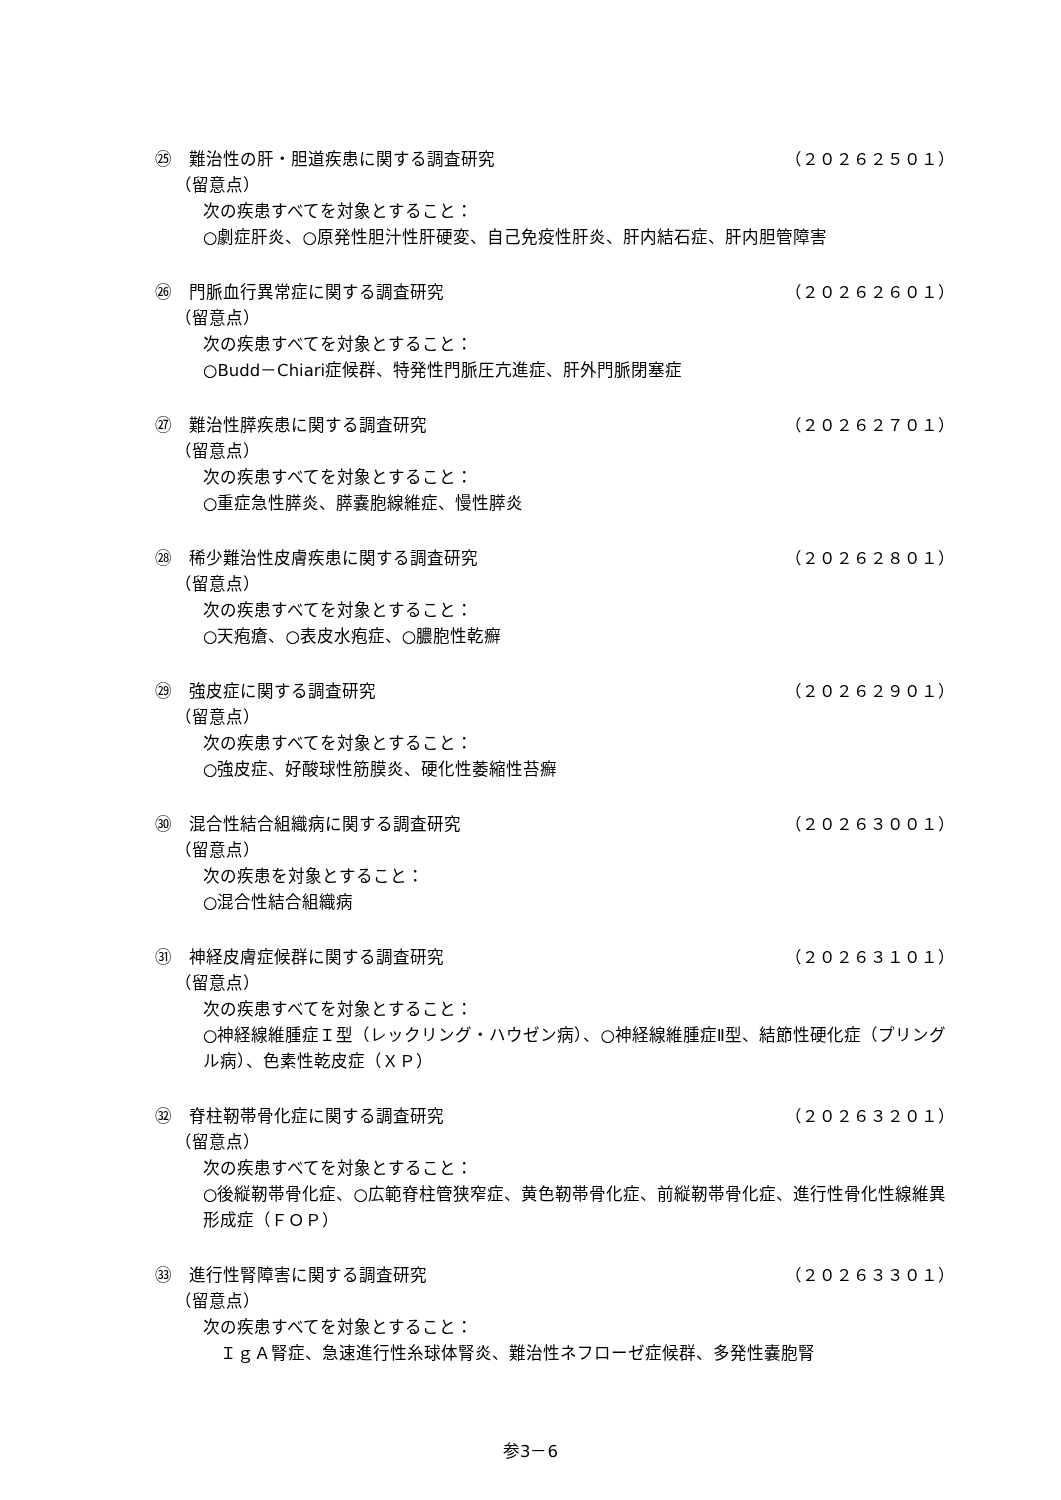㉕　難治性の肝・胆道疾患に関する調査研究 （２０２６２５０１）
（留意点）
次の疾患すべてを対象とすること：
○劇症肝炎、○原発性胆汁性肝硬変、自己免疫性肝炎、肝内結石症、肝内胆管障害
㉖　門脈血行異常症に関する調査研究 （２０２６２６０１）
（留意点）
次の疾患すべてを対象とすること：
○Budd－Chiari症候群、特発性門脈圧亢進症、肝外門脈閉塞症
㉗　難治性膵疾患に関する調査研究 （２０２６２７０１）
（留意点）
次の疾患すべてを対象とすること：
○重症急性膵炎、膵嚢胞線維症、慢性膵炎
㉘　稀少難治性皮膚疾患に関する調査研究 （２０２６２８０１）
（留意点）
次の疾患すべてを対象とすること：
○天疱瘡、○表皮水疱症、○膿胞性乾癬
㉙　強皮症に関する調査研究 （２０２６２９０１）
（留意点）
次の疾患すべてを対象とすること：
○強皮症、好酸球性筋膜炎、硬化性萎縮性苔癬
㉚　混合性結合組織病に関する調査研究 （２０２６３００１）
（留意点）
次の疾患を対象とすること：
○混合性結合組織病
㉛　神経皮膚症候群に関する調査研究 （２０２６３１０１）
（留意点）
次の疾患すべてを対象とすること：
○神経線維腫症Ｉ型（レックリング・ハウゼン病）、○神経線維腫症Ⅱ型、結節性硬化症（プリングル病）、色素性乾皮症（ＸＰ）
㉜　脊柱靭帯骨化症に関する調査研究 （２０２６３２０１）
（留意点）
次の疾患すべてを対象とすること：
○後縦靭帯骨化症、○広範脊柱管狭窄症、黄色靭帯骨化症、前縦靭帯骨化症、進行性骨化性線維異形成症（ＦＯＰ）
㉝　進行性腎障害に関する調査研究 （２０２６３３０１）
（留意点）
次の疾患すべてを対象とすること：
　ＩｇＡ腎症、急速進行性糸球体腎炎、難治性ネフローゼ症候群、多発性嚢胞腎
参3－6